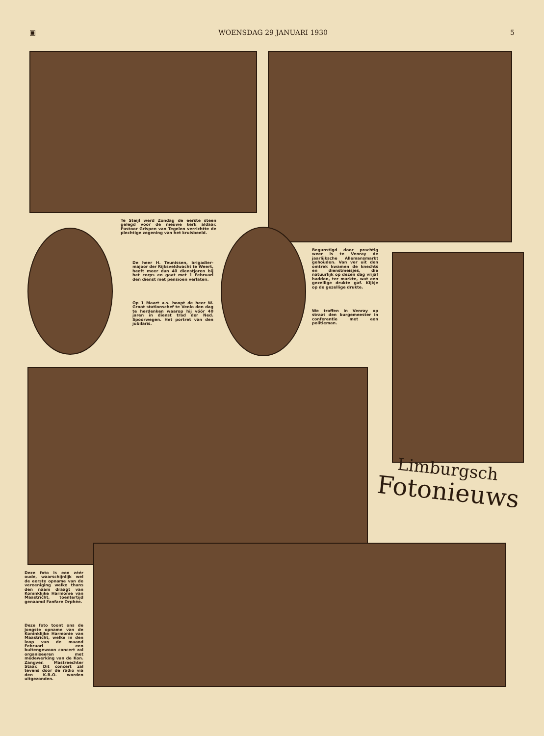▣ WOENSDAG 29 JANUARI 1930 5
Te Steijl werd Zondag de eerste steen gelegd voor de nieuwe kerk aldaar. Pastoor Grispen van Tegelen verrichtte de plechtige zegening van het kruisbeeld.
De heer H. Teunissen, brigadier-majoor der Rijksveldwacht te Weert, heeft meer dan 40 dienstjaren bij het corps en gaat met 1 Februari den dienst met pensioen verlaten.
Op 1 Maart a.s. hoopt de heer W. Groot stationschef te Venlo den dag te herdenken waarop hij vóór 40 jaren in dienst trad der Ned. Spoorwegen. Het portret van den jubilaris.
Begunstigd door prachtig weer is te Venray de jaarlijksche Allemansmarkt gehouden. Van ver uit den omtrek kwamen de knechts en dienstmeisjes, die natuurlijk op dezen dag vrijaf hadden, ter markte, wat een gezellige drukte gaf. Kijkje op de gezellige drukte.
We troffen in Venray op straat den burgemeester in conferentie met een politieman.
Limburgsch
Fotonieuws
Deze foto is een zéér oude, waarschijnlijk wel de eerste opname van de vereeniging welke thans den naam draagt van Koninklijke Harmonie van Maastricht, toentertijd genaamd Fanfare Orphée.
Deze foto toont ons de jongste opname van de Koninklijke Harmonie van Maastricht, welke in den loop van de maand Februari een buitengewoon concert zal organiseeren met medewerking van de Kon. Zangver. Mastreechter Staar. Dit concert zal tevens door de radio via den K.R.O. worden uitgezonden.